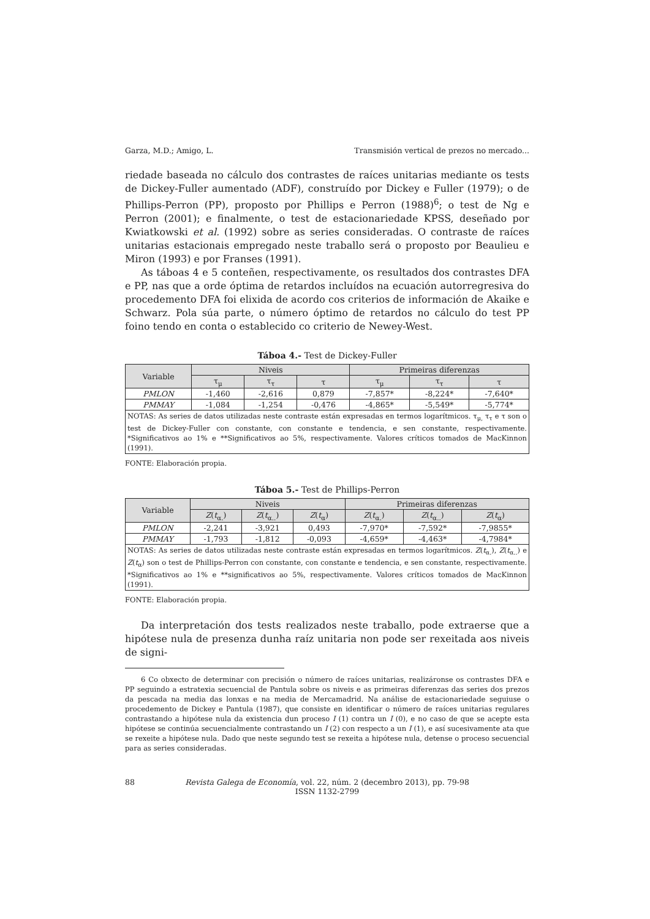Garza, M.D.; Amigo, L. Transmisión vertical de prezos no mercado...
riedade baseada no cálculo dos contrastes de raíces unitarias mediante os tests de Dickey-Fuller aumentado (ADF), construído por Dickey e Fuller (1979); o de Phillips-Perron (PP), proposto por Phillips e Perron (1988)<sup>6</sup>; o test de Ng e Perron (2001); e finalmente, o test de estacionariedade KPSS, deseñado por Kwiatkowski et al. (1992) sobre as series consideradas. O contraste de raíces unitarias estacionais empregado neste traballo será o proposto por Beaulieu e Miron (1993) e por Franses (1991).
As táboas 4 e 5 conteñen, respectivamente, os resultados dos contrastes DFA e PP, nas que a orde óptima de retardos incluídos na ecuación autorregresiva do procedemento DFA foi elixida de acordo cos criterios de información de Akaike e Schwarz. Pola súa parte, o número óptimo de retardos no cálculo do test PP foino tendo en conta o establecido co criterio de Newey-West.
Táboa 4.- Test de Dickey-Fuller
| Variable | Niveis | | | Primeiras diferenzas | | |
| --- | --- | --- | --- | --- | --- | --- |
| | τ<sub>μ</sub> | τ<sub>τ</sub> | τ | τ<sub>μ</sub> | τ<sub>τ</sub> | τ |
| PMLON | -1,460 | -2,616 | 0,879 | -7,857* | -8,224* | -7,640* |
| PMMAY | -1,084 | -1,254 | -0,476 | -4,865* | -5,549* | -5,774* |
| NOTAS: As series de datos utilizadas neste contraste están expresadas en termos logarítmicos. τ<sub>μ,</sub> τ<sub>τ</sub> e τ son o test de Dickey-Fuller con constante, con constante e tendencia, e sen constante, respectivamente. *Significativos ao 1% e **Significativos ao 5%, respectivamente. Valores críticos tomados de MacKinnon (1991). | | | | | | |
FONTE: Elaboración propia.
Táboa 5.- Test de Phillips-Perron
| Variable | Niveis | | | Primeiras diferenzas | | |
| --- | --- | --- | --- | --- | --- | --- |
| | Z ( t<sub>α.</sub>) | Z ( t<sub>α..</sub>) | Z ( t<sub>α</sub>) | Z ( t<sub>α.</sub>) | Z ( t<sub>α..</sub>) | Z ( t<sub>α</sub>) |
| PMLON | -2,241 | -3,921 | 0,493 | -7,970* | -7,592* | -7,9855* |
| PMMAY | -1,793 | -1,812 | -0,093 | -4,659* | -4,463* | -4,7984* |
| NOTAS: As series de datos utilizadas neste contraste están expresadas en termos logarítmicos. Z ( t<sub>α.</sub>), Z ( t<sub>α..</sub>) e Z ( t<sub>α</sub>) son o test de Phillips-Perron con constante, con constante e tendencia, e sen constante, respectivamente. *Significativos ao 1% e **significativos ao 5%, respectivamente. Valores críticos tomados de MacKinnon (1991). | | | | | | |
FONTE: Elaboración propia.
Da interpretación dos tests realizados neste traballo, pode extraerse que a hipótese nula de presenza dunha raíz unitaria non pode ser rexeitada aos niveis de signi-
6 Co obxecto de determinar con precisión o número de raíces unitarias, realizáronse os contrastes DFA e PP seguindo a estratexia secuencial de Pantula sobre os niveis e as primeiras diferenzas das series dos prezos da pescada na media das lonxas e na media de Mercamadrid. Na análise de estacionariedade seguiuse o procedemento de Dickey e Pantula (1987), que consiste en identificar o número de raíces unitarias regulares contrastando a hipótese nula da existencia dun proceso I (1) contra un I (0), e no caso de que se acepte esta hipótese se continúa secuencialmente contrastando un I (2) con respecto a un I (1), e así sucesivamente ata que se rexeite a hipótese nula. Dado que neste segundo test se rexeita a hipótese nula, detense o proceso secuencial para as series consideradas.
88 Revista Galega de Economía, vol. 22, núm. 2 (decembro 2013), pp. 79-98
ISSN 1132-2799